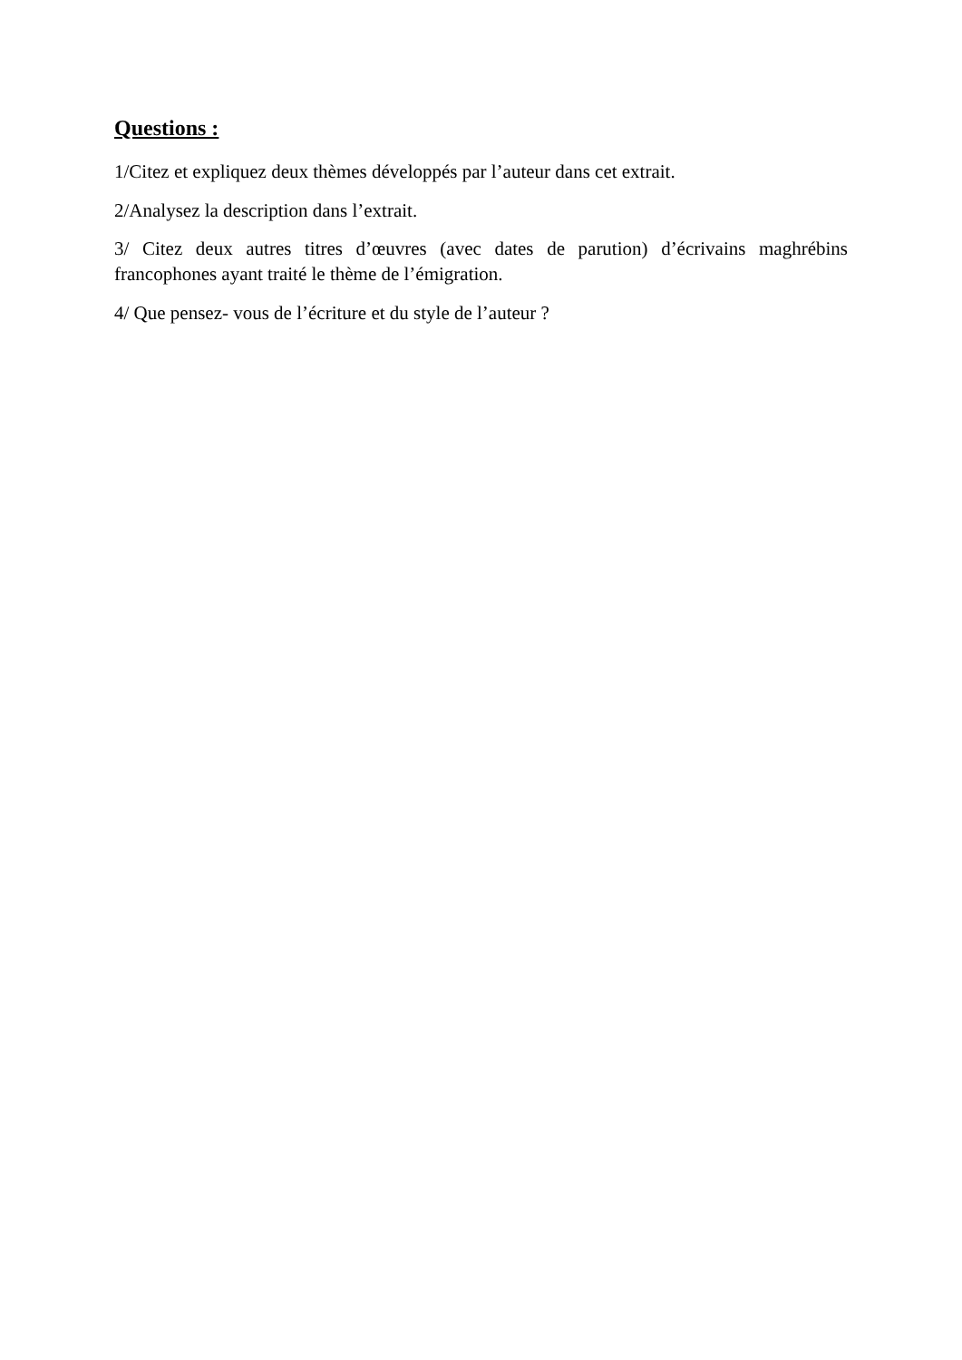Questions :
1/Citez et expliquez deux thèmes développés par l’auteur dans cet extrait.
2/Analysez la description dans l’extrait.
3/ Citez deux autres titres d’œuvres (avec dates de parution) d’écrivains maghrébins francophones ayant traité le thème de l’émigration.
4/ Que pensez- vous de l’écriture et du style de l’auteur ?